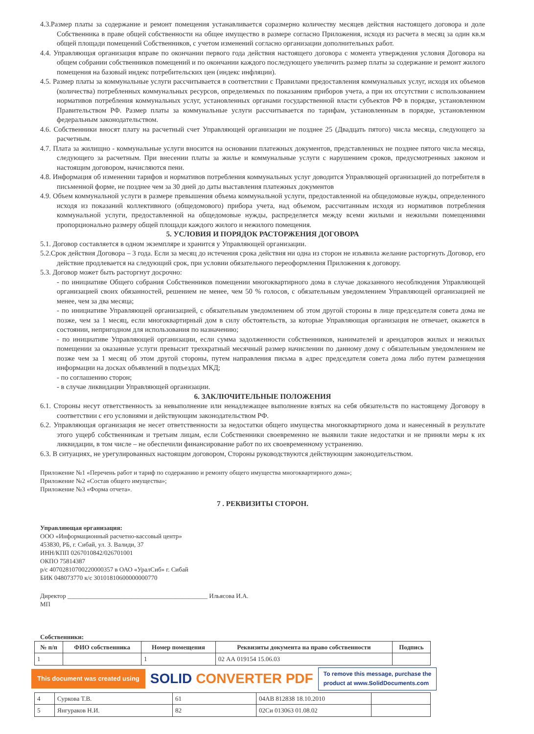4.3.Размер платы за содержание и ремонт помещения устанавливается соразмерно количеству месяцев действия настоящего договора и доле Собственника в праве общей собственности на общее имущество в размере согласно Приложения, исходя из расчета в месяц за один кв.м общей площади помещений Собственников, с учетом изменений согласно организации дополнительных работ.
4.4. Управляющая организация вправе по окончании первого года действия настоящего договора с момента утверждения условия Договора на общем собрании собственников помещений и по окончании каждого последующего увеличить размер платы за содержание и ремонт жилого помещения на базовый индекс потребительских цен (индекс инфляции).
4.5. Размер платы за коммунальные услуги рассчитывается в соответствии с Правилами предоставления коммунальных услуг, исходя их объемов (количества) потребленных коммунальных ресурсов, определяемых по показаниям приборов учета, а при их отсутствии с использованием нормативов потребления коммунальных услуг, установленных органами государственной власти субъектов РФ в порядке, установленном Правительством РФ. Размер платы за коммунальные услуги рассчитывается по тарифам, установленным в порядке, установленном федеральным законодательством.
4.6. Собственники вносят плату на расчетный счет Управляющей организации не позднее 25 (Двадцать пятого) числа месяца, следующего за расчетным.
4.7. Плата за жилищно - коммунальные услуги вносится на основании платежных документов, представленных не позднее пятого числа месяца, следующего за расчетным. При внесении платы за жилье и коммунальные услуги с нарушением сроков, предусмотренных законом и настоящим договором, начисляются пени.
4.8. Информация об изменении тарифов и нормативов потребления коммунальных услуг доводится Управляющей организацией до потребителя в письменной форме, не позднее чем за 30 дней до даты выставления платежных документов
4.9. Объем коммунальной услуги в размере превышения объема коммунальной услуги, предоставленной на общедомовые нужды, определенного исходя из показаний коллективного (общедомового) прибора учета, над объемом, рассчитанным исходя из нормативов потребления коммунальной услуги, предоставленной на общедомовые нужды, распределяется между всеми жилыми и нежилыми помещениями пропорционально размеру общей площади каждого жилого и нежилого помещения.
5. УСЛОВИЯ И ПОРЯДОК РАСТОРЖЕНИЯ ДОГОВОРА
5.1. Договор составляется в одном экземпляре и хранится у Управляющей организации.
5.2.Срок действия Договора – 3 года. Если за месяц до истечения срока действия ни одна из сторон не изъявила желание расторгнуть Договор, его действие продлевается на следующий срок, при условии обязательного переоформления Приложения к договору.
5.3. Договор может быть расторгнут досрочно:
- по инициативе Общего собрания Собственников помещении многоквартирного дома в случае доказанного несоблюдения Управляющей организацией своих обязанностей, решением не менее, чем 50 % голосов, с обязательным уведомлением Управляющей организацией не менее, чем за два месяца;
- по инициативе Управляющей организацией, с обязательным уведомлением об этом другой стороны в лице председателя совета дома не позже, чем за 1 месяц, если многоквартирный дом в силу обстоятельств, за которые Управляющая организация не отвечает, окажется в состоянии, непригодном для использования по назначению;
- по инициативе Управляющей организации, если сумма задолженности собственников, нанимателей и арендаторов жилых и нежилых помещении за оказанные услуги превысит трехкратный месячный размер начислении по данному дому с обязательным уведомлением не позже чем за 1 месяц об этом другой стороны, путем направления письма в адрес председателя совета дома либо путем размещения информации на досках объявлений в подъездах МКД;
- по соглашению сторон;
- в случае ликвидации Управляющей организации.
6. ЗАКЛЮЧИТЕЛЬНЫЕ ПОЛОЖЕНИЯ
6.1. Стороны несут ответственность за невыполнение или ненадлежащее выполнение взятых на себя обязательств по настоящему Договору в соответствии с его условиями и действующим законодательством РФ.
6.2. Управляющая организация не несет ответственности за недостатки общего имущества многоквартирного дома и нанесенный в результате этого ущерб собственникам и третьим лицам, если Собственники своевременно не выявили такие недостатки и не приняли меры к их ликвидации, в том числе – не обеспечили финансирование работ по их своевременному устранению.
6.3. В ситуациях, не урегулированных настоящим договором, Стороны руководствуются действующим законодательством.
Приложение №1 «Перечень работ и тариф по содержанию и ремонту общего имущества многоквартирного дома»;
Приложение №2 «Состав общего имущества»;
Приложение №3 «Форма отчета».
7 . РЕКВИЗИТЫ СТОРОН.
Управляющая организация:
ООО «Информационный расчетно-кассовый центр»
453830, РБ, г. Сибай, ул. З. Валиди, 37
ИНН/КПП 0267010842/026701001
ОКПО 75814387
р/с 40702810700220000357 в ОАО «УралСиб» г. Сибай
БИК 048073770 к/с 30101810600000000770
Директор ____________________________________________ Ильясова И.А.
МП
Собственники:
| № п/п | ФИО собственника | Номер помещения | Реквизиты документа на право собственности | Подпись |
| --- | --- | --- | --- | --- |
| 1 | | 1 | 02 АА 019154 15.06.03 | |
This document was created using
SOLID CONVERTER PDF
To remove this message, purchase the
product at www.SolidDocuments.com
| 4 | Суркова Т.В. | 61 | 04АВ 812838 18.10.2010 | |
| 5 | Янгураков Н.И. | 82 | 02Си 013063 01.08.02 | |